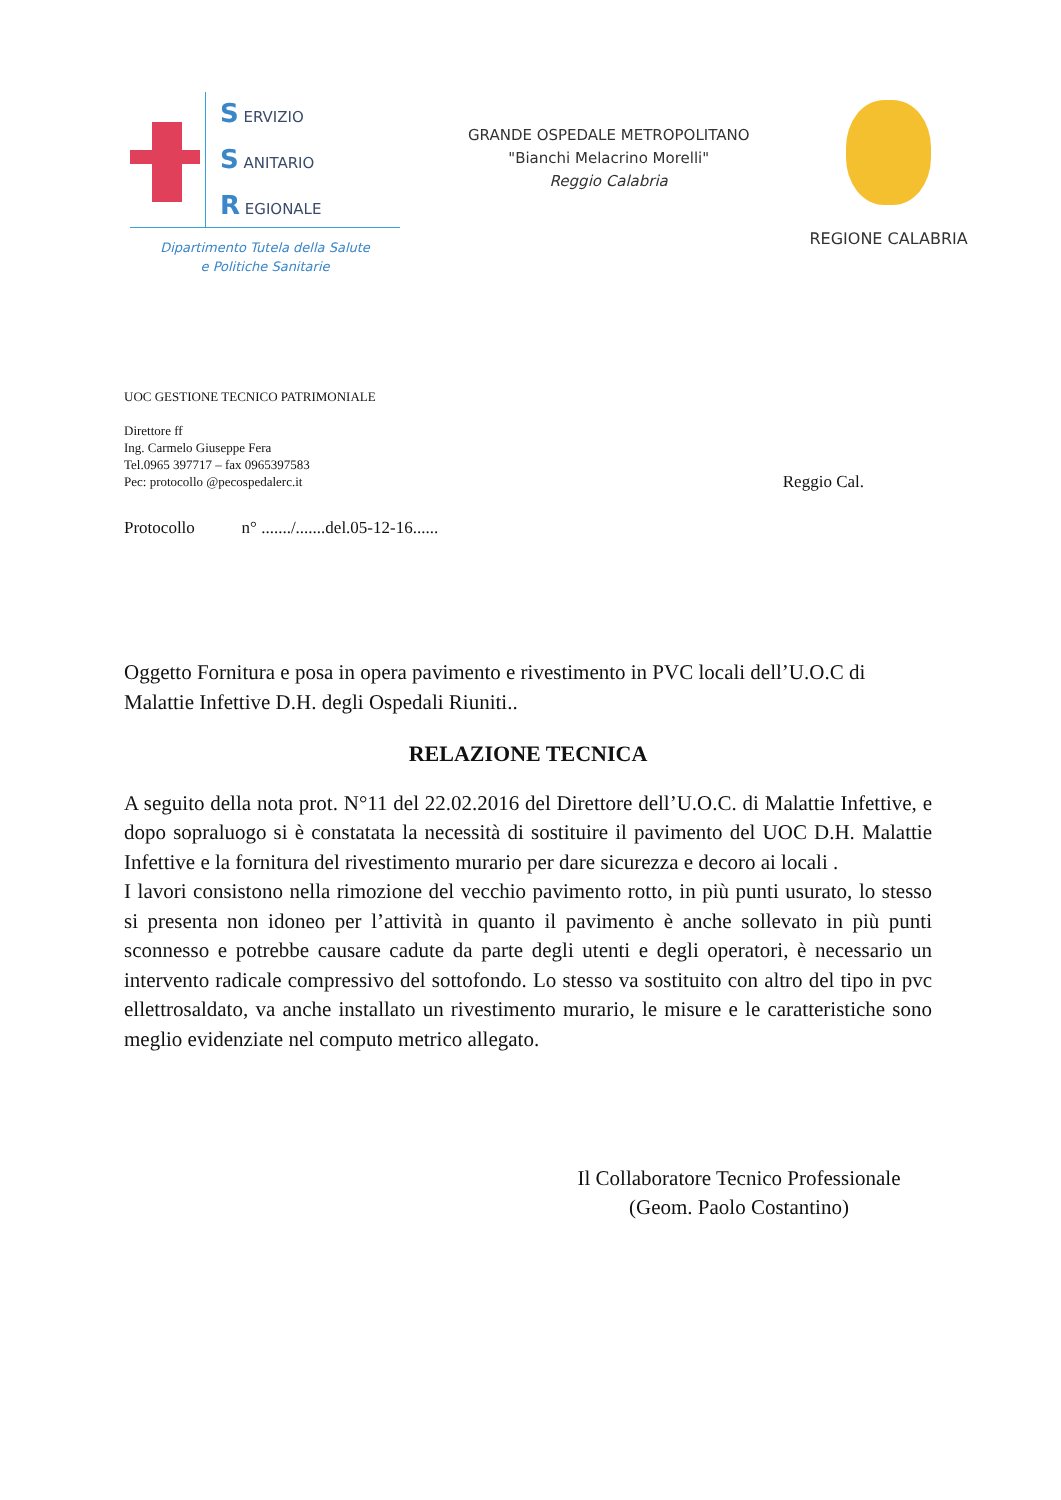S ERVIZIO
S ANITARIO
R EGIONALE
Dipartimento Tutela della Salute
e Politiche Sanitarie
GRANDE OSPEDALE METROPOLITANO
"Bianchi Melacrino Morelli"
Reggio Calabria
REGIONE CALABRIA
UOC GESTIONE TECNICO PATRIMONIALE
Direttore ff
Ing. Carmelo Giuseppe Fera
Tel.0965 397717 – fax 0965397583
Pec: protocollo @pecospedalerc.it Reggio Cal.
Protocollo n° ......./.......del.05-12-16......
Oggetto Fornitura e posa in opera pavimento e rivestimento in PVC locali dell’U.O.C di Malattie Infettive D.H. degli Ospedali Riuniti..
RELAZIONE TECNICA
A seguito della nota prot. N°11 del 22.02.2016 del Direttore dell’U.O.C. di Malattie Infettive, e dopo sopraluogo si è constatata la necessità di sostituire il pavimento del UOC D.H. Malattie Infettive e la fornitura del rivestimento murario per dare sicurezza e decoro ai locali .
I lavori consistono nella rimozione del vecchio pavimento rotto, in più punti usurato, lo stesso si presenta non idoneo per l’attività in quanto il pavimento è anche sollevato in più punti sconnesso e potrebbe causare cadute da parte degli utenti e degli operatori, è necessario un intervento radicale compressivo del sottofondo. Lo stesso va sostituito con altro del tipo in pvc ellettrosaldato, va anche installato un rivestimento murario, le misure e le caratteristiche sono meglio evidenziate nel computo metrico allegato.
Il Collaboratore Tecnico Professionale
(Geom. Paolo Costantino)